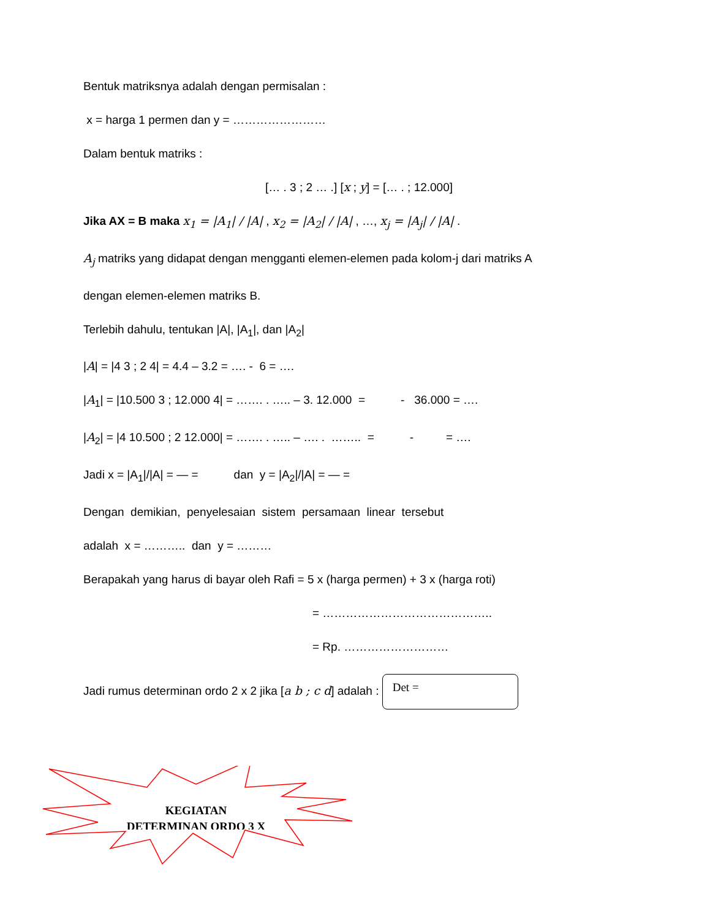Bentuk matriksnya adalah dengan permisalan :
x = harga 1 permen dan y = ……………………
Dalam bentuk matriks :
[… . 3 ; 2 … .] [x ; y] = [… . ; 12.000]
Jika AX = B maka x<sub>1</sub> = |A<sub>1</sub>| / |A| , x<sub>2</sub> = |A<sub>2</sub>| / |A| , …, x<sub>j</sub> = |A<sub>j</sub>| / |A| .
A<sub>j</sub> matriks yang didapat dengan mengganti elemen-elemen pada kolom-j dari matriks A
dengan elemen-elemen matriks B.
Terlebih dahulu, tentukan |A|, |A<sub>1</sub>|, dan |A<sub>2</sub>|
|A| = |4 3 ; 2 4| = 4.4 – 3.2 = …. - 6 = ….
|A<sub>1</sub>| = |10.500 3 ; 12.000 4| = ……. . ….. – 3. 12.000 = - 36.000 = ….
|A<sub>2</sub>| = |4 10.500 ; 2 12.000| = ……. . ….. – …. . …….. = - = ….
Jadi x = |A<sub>1</sub>|/|A| = — = dan y = |A<sub>2</sub>|/|A| = — =
Dengan demikian, penyelesaian sistem persamaan linear tersebut
adalah x = ……….. dan y = ………
Berapakah yang harus di bayar oleh Rafi = 5 x (harga permen) + 3 x (harga roti)
= ……………………………………..
= Rp. ………………………
Jadi rumus determinan ordo 2 x 2 jika [a b ; c d] adalah : Det =
KEGIATAN
DETERMINAN ORDO 3 X